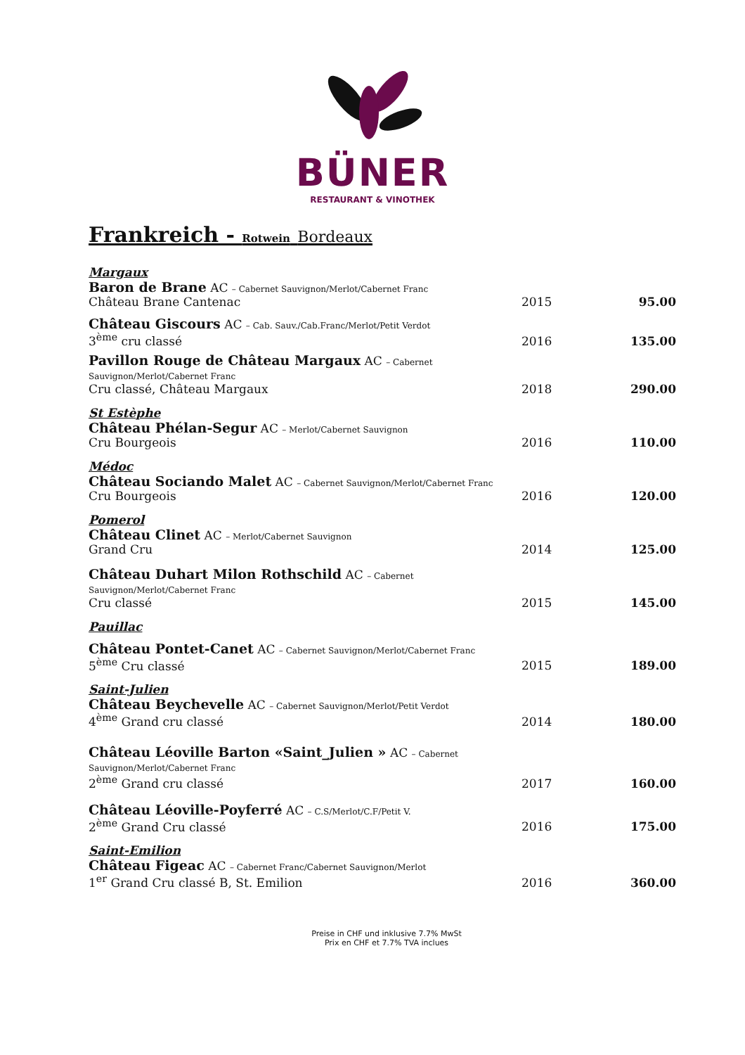BÜNER
RESTAURANT & VINOTHEK
Frankreich - Rotwein Bordeaux
| Margaux | | |
| Baron de Brane AC – Cabernet Sauvignon/Merlot/Cabernet Franc Château Brane Cantenac | 2015 | 95.00 |
| Château Giscours AC – Cab. Sauv./Cab.Franc/Merlot/Petit Verdot 3<sup>ème</sup> cru classé | 2016 | 135.00 |
| Pavillon Rouge de Château Margaux AC – Cabernet Sauvignon/Merlot/Cabernet Franc Cru classé, Château Margaux | 2018 | 290.00 |
| St Estèphe | | |
| Château Phélan-Segur AC – Merlot/Cabernet Sauvignon Cru Bourgeois | 2016 | 110.00 |
| Médoc | | |
| Château Sociando Malet AC – Cabernet Sauvignon/Merlot/Cabernet Franc Cru Bourgeois | 2016 | 120.00 |
| Pomerol | | |
| Château Clinet AC – Merlot/Cabernet Sauvignon Grand Cru | 2014 | 125.00 |
| Château Duhart Milon Rothschild AC – Cabernet Sauvignon/Merlot/Cabernet Franc Cru classé | 2015 | 145.00 |
| Pauillac | | |
| Château Pontet-Canet AC – Cabernet Sauvignon/Merlot/Cabernet Franc 5<sup>ème</sup> Cru classé | 2015 | 189.00 |
| Saint-Julien | | |
| Château Beychevelle AC – Cabernet Sauvignon/Merlot/Petit Verdot 4<sup>ème</sup> Grand cru classé | 2014 | 180.00 |
| Château Léoville Barton «Saint_Julien » AC – Cabernet Sauvignon/Merlot/Cabernet Franc 2<sup>ème</sup> Grand cru classé | 2017 | 160.00 |
| Château Léoville-Poyferré AC – C.S/Merlot/C.F/Petit V. 2<sup>ème</sup> Grand Cru classé | 2016 | 175.00 |
| Saint-Emilion | | |
| Château Figeac AC – Cabernet Franc/Cabernet Sauvignon/Merlot 1<sup>er</sup> Grand Cru classé B, St. Emilion | 2016 | 360.00 |
Preise in CHF und inklusive 7.7% MwSt
Prix en CHF et 7.7% TVA inclues